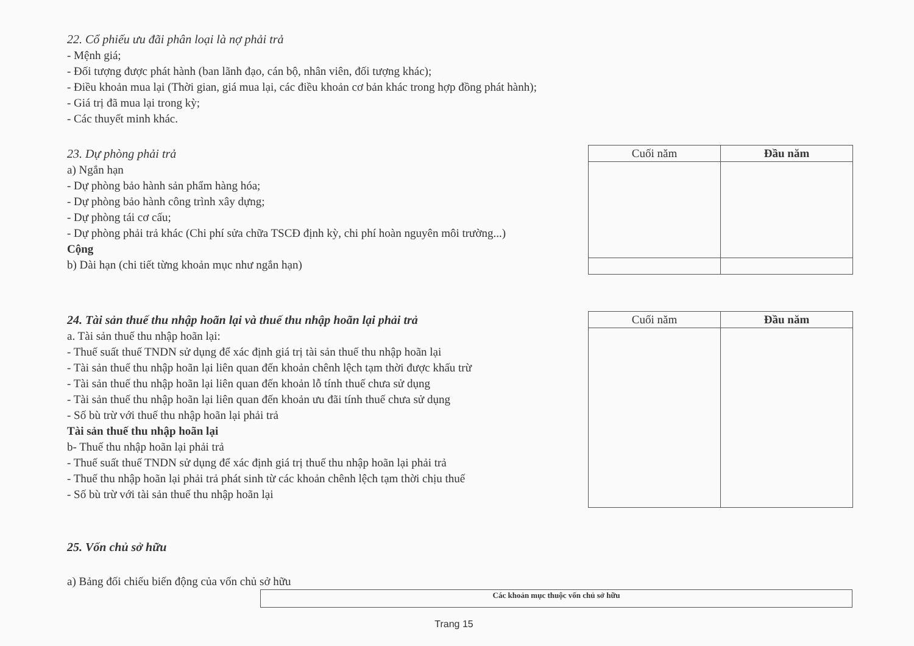22. Cổ phiếu ưu đãi phân loại là nợ phải trả
- Mệnh giá;
- Đối tượng được phát hành (ban lãnh đạo, cán bộ, nhân viên, đối tượng khác);
- Điều khoản mua lại (Thời gian, giá mua lại, các điều khoản cơ bản khác trong hợp đồng phát hành);
- Giá trị đã mua lại trong kỳ;
- Các thuyết minh khác.
23. Dự phòng phải trả
a) Ngắn hạn
- Dự phòng bảo hành sản phẩm hàng hóa;
- Dự phòng bảo hành công trình xây dựng;
- Dự phòng tái cơ cấu;
- Dự phòng phải trả khác (Chi phí sửa chữa TSCĐ định kỳ, chi phí hoàn nguyên môi trường...)
Cộng
b) Dài hạn (chi tiết từng khoản mục như ngắn hạn)
| Cuối năm | Đầu năm |
| --- | --- |
24. Tài sản thuế thu nhập hoãn lại và thuế thu nhập hoãn lại phải trả
a. Tài sản thuế thu nhập hoãn lại:
- Thuế suất thuế TNDN sử dụng để xác định giá trị tài sản thuế thu nhập hoãn lại
- Tài sản thuế thu nhập hoãn lại liên quan đến khoản chênh lệch tạm thời được khấu trừ
- Tài sản thuế thu nhập hoãn lại liên quan đến khoản lỗ tính thuế chưa sử dụng
- Tài sản thuế thu nhập hoãn lại liên quan đến khoản ưu đãi tính thuế chưa sử dụng
- Số bù trừ với thuế thu nhập hoãn lại phải trả
Tài sản thuế thu nhập hoãn lại
b- Thuế thu nhập hoãn lại phải trả
- Thuế suất thuế TNDN sử dụng để xác định giá trị thuế thu nhập hoãn lại phải trả
- Thuế thu nhập hoãn lại phải trả phát sinh từ các khoản chênh lệch tạm thời chịu thuế
- Số bù trừ với tài sản thuế thu nhập hoãn lại
| Cuối năm | Đầu năm |
| --- | --- |
25. Vốn chủ sở hữu
a) Bảng đối chiếu biến động của vốn chủ sở hữu
| Các khoản mục thuộc vốn chủ sở hữu |
| --- |
Trang 15